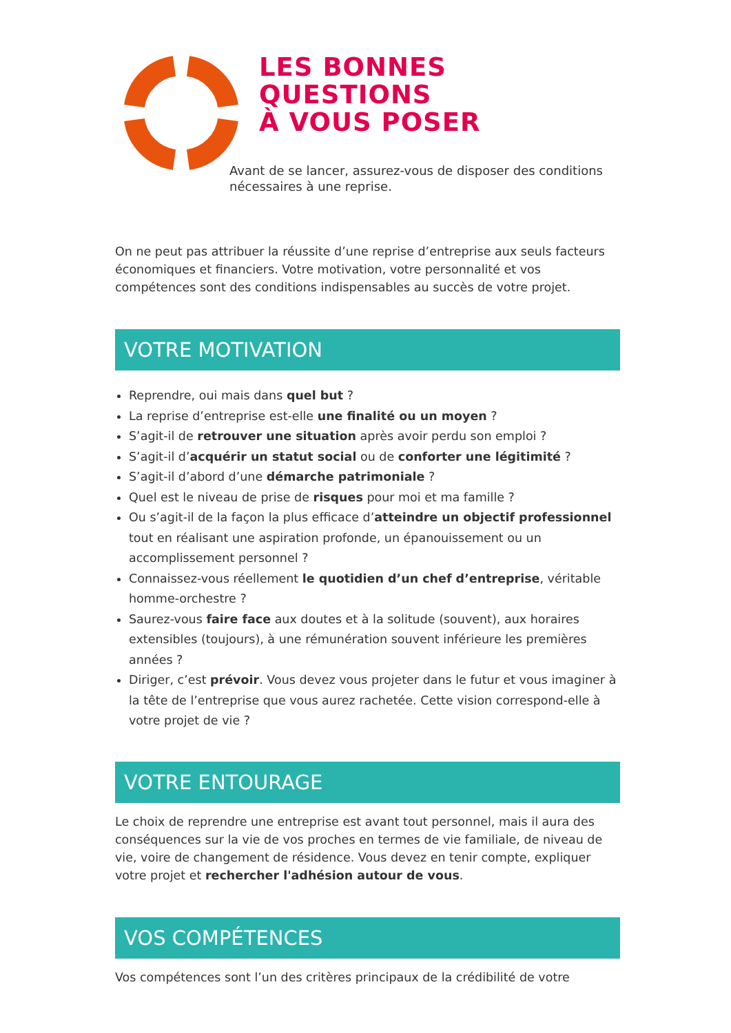LES BONNES QUESTIONS
À VOUS POSER
Avant de se lancer, assurez-vous de disposer des conditions nécessaires à une reprise.
On ne peut pas attribuer la réussite d’une reprise d’entreprise aux seuls facteurs économiques et financiers. Votre motivation, votre personnalité et vos compétences sont des conditions indispensables au succès de votre projet.
VOTRE MOTIVATION
Reprendre, oui mais dans quel but ?
La reprise d’entreprise est-elle une finalité ou un moyen ?
S’agit-il de retrouver une situation après avoir perdu son emploi ?
S’agit-il d’acquérir un statut social ou de conforter une légitimité ?
S’agit-il d’abord d’une démarche patrimoniale ?
Quel est le niveau de prise de risques pour moi et ma famille ?
Ou s’agit-il de la façon la plus efficace d’atteindre un objectif professionnel tout en réalisant une aspiration profonde, un épanouissement ou un accomplissement personnel ?
Connaissez-vous réellement le quotidien d’un chef d’entreprise, véritable homme-orchestre ?
Saurez-vous faire face aux doutes et à la solitude (souvent), aux horaires extensibles (toujours), à une rémunération souvent inférieure les premières années ?
Diriger, c’est prévoir. Vous devez vous projeter dans le futur et vous imaginer à la tête de l’entreprise que vous aurez rachetée. Cette vision correspond-elle à votre projet de vie ?
VOTRE ENTOURAGE
Le choix de reprendre une entreprise est avant tout personnel, mais il aura des conséquences sur la vie de vos proches en termes de vie familiale, de niveau de vie, voire de changement de résidence. Vous devez en tenir compte, expliquer votre projet et rechercher l'adhésion autour de vous.
VOS COMPÉTENCES
Vos compétences sont l’un des critères principaux de la crédibilité de votre